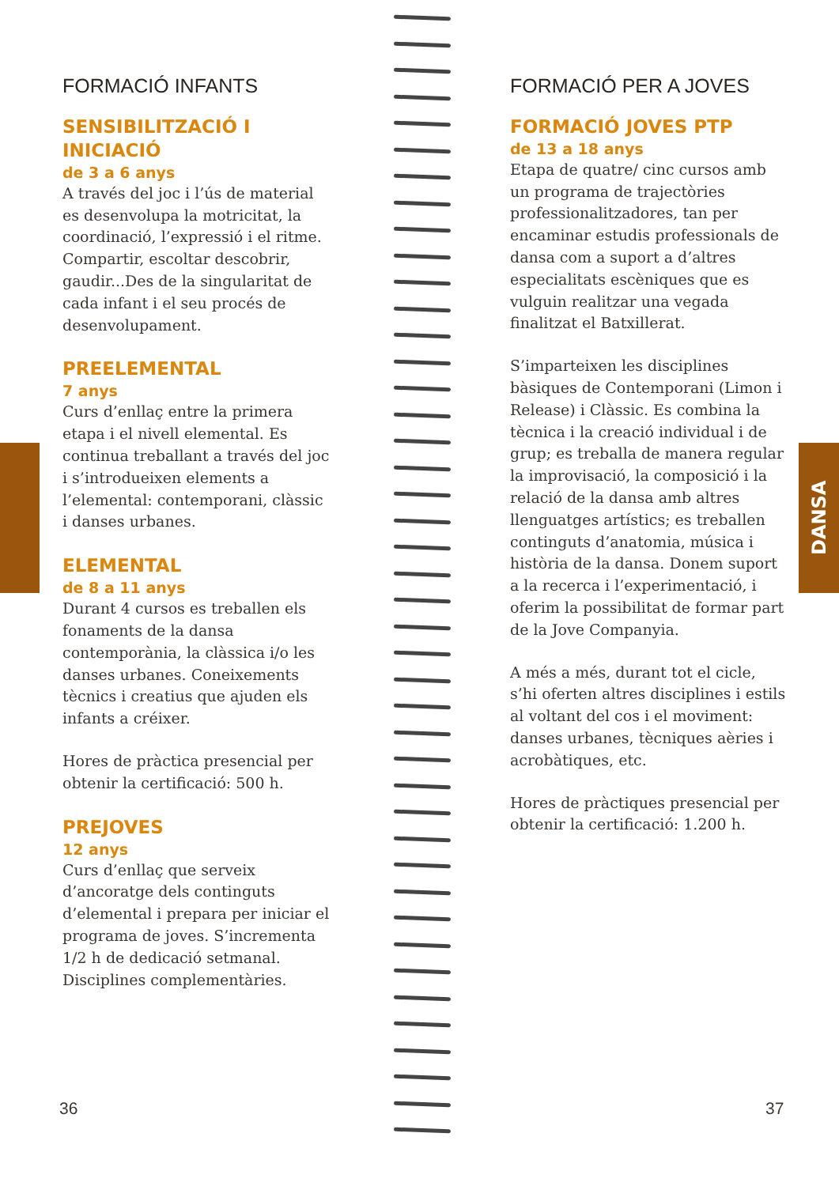DANSA
FORMACIÓ INFANTS
SENSIBILITZACIÓ I INICIACIÓ
de 3 a 6 anys
A través del joc i l’ús de material es desenvolupa la motricitat, la coordinació, l’expressió i el ritme. Compartir, escoltar descobrir, gaudir...Des de la singularitat de cada infant i el seu procés de desenvolupament.
PREELEMENTAL
7 anys
Curs d’enllaç entre la primera etapa i el nivell elemental. Es continua treballant a través del joc i s’introdueixen elements a l’elemental: contemporani, clàssic i danses urbanes.
ELEMENTAL
de 8 a 11 anys
Durant 4 cursos es treballen els fonaments de la dansa contemporània, la clàssica i/o les danses urbanes. Coneixements tècnics i creatius que ajuden els infants a créixer.
Hores de pràctica presencial per obtenir la certificació: 500 h.
PREJOVES
12 anys
Curs d’enllaç que serveix d’ancoratge dels continguts d’elemental i prepara per iniciar el programa de joves. S’incrementa 1/2 h de dedicació setmanal. Disciplines complementàries.
FORMACIÓ PER A JOVES
FORMACIÓ JOVES PTP
de 13 a 18 anys
Etapa de quatre/ cinc cursos amb un programa de trajectòries professionalitzadores, tan per encaminar estudis professionals de dansa com a suport a d’altres especialitats escèniques que es vulguin realitzar una vegada finalitzat el Batxillerat.
S’imparteixen les disciplines bàsiques de Contemporani (Limon i Release) i Clàssic. Es combina la tècnica i la creació individual i de grup; es treballa de manera regular la improvisació, la composició i la relació de la dansa amb altres llenguatges artístics; es treballen continguts d’anatomia, música i història de la dansa. Donem suport a la recerca i l’experimentació, i oferim la possibilitat de formar part de la Jove Companyia.
A més a més, durant tot el cicle, s’hi oferten altres disciplines i estils al voltant del cos i el moviment: danses urbanes, tècniques aèries i acrobàtiques, etc.
Hores de pràctiques presencial per obtenir la certificació: 1.200 h.
36 37